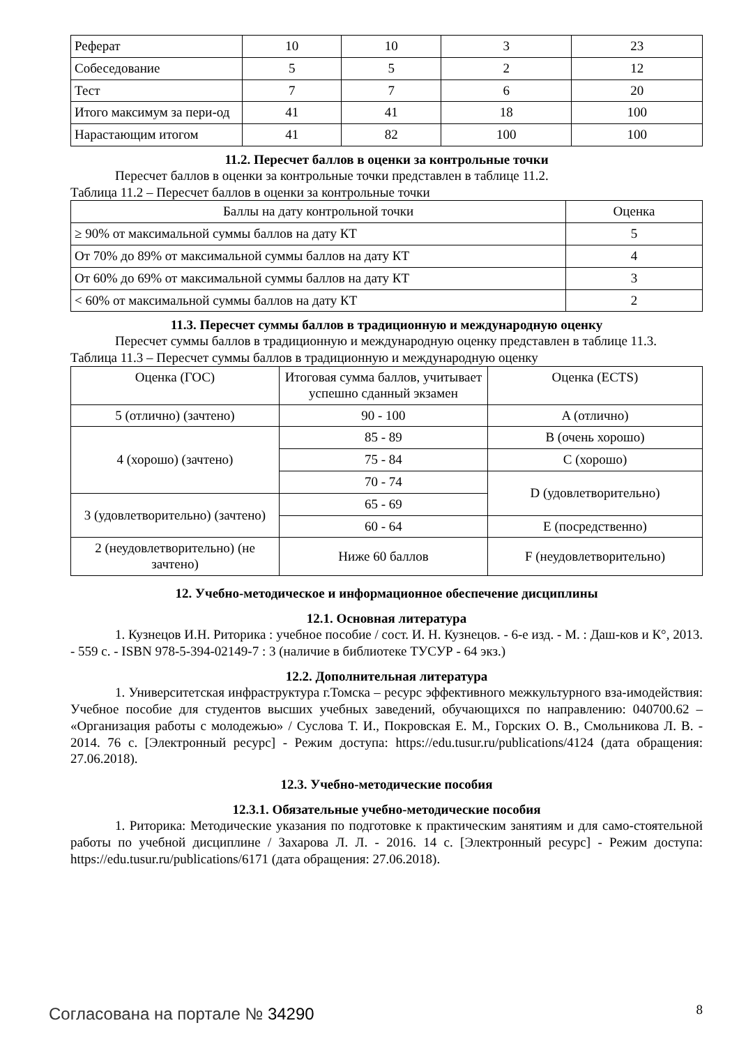| Реферат | 10 | 10 | 3 | 23 |
| Собеседование | 5 | 5 | 2 | 12 |
| Тест | 7 | 7 | 6 | 20 |
| Итого максимум за пери-од | 41 | 41 | 18 | 100 |
| Нарастающим итогом | 41 | 82 | 100 | 100 |
11.2. Пересчет баллов в оценки за контрольные точки
Пересчет баллов в оценки за контрольные точки представлен в таблице 11.2.
Таблица 11.2 – Пересчет баллов в оценки за контрольные точки
| Баллы на дату контрольной точки | Оценка |
| --- | --- |
| ≥ 90% от максимальной суммы баллов на дату КТ | 5 |
| От 70% до 89% от максимальной суммы баллов на дату КТ | 4 |
| От 60% до 69% от максимальной суммы баллов на дату КТ | 3 |
| < 60% от максимальной суммы баллов на дату КТ | 2 |
11.3. Пересчет суммы баллов в традиционную и международную оценку
Пересчет суммы баллов в традиционную и международную оценку представлен в таблице 11.3.
Таблица 11.3 – Пересчет суммы баллов в традиционную и международную оценку
| Оценка (ГОС) | Итоговая сумма баллов, учитывает успешно сданный экзамен | Оценка (ECTS) |
| --- | --- | --- |
| 5 (отлично) (зачтено) | 90 - 100 | A (отлично) |
| 4 (хорошо) (зачтено) | 85 - 89 | B (очень хорошо) |
| | 75 - 84 | C (хорошо) |
| | 70 - 74 | D (удовлетворительно) |
| 3 (удовлетворительно) (зачтено) | 65 - 69 | |
| | 60 - 64 | E (посредственно) |
| 2 (неудовлетворительно) (не зачтено) | Ниже 60 баллов | F (неудовлетворительно) |
12. Учебно-методическое и информационное обеспечение дисциплины
12.1. Основная литература
1. Кузнецов И.Н. Риторика : учебное пособие / сост. И. Н. Кузнецов. - 6-е изд. - М. : Даш-ков и К°, 2013. - 559 с. - ISBN 978-5-394-02149-7 : 3 (наличие в библиотеке ТУСУР - 64 экз.)
12.2. Дополнительная литература
1. Университетская инфраструктура г.Томска – ресурс эффективного межкультурного вза-имодействия: Учебное пособие для студентов высших учебных заведений, обучающихся по направлению: 040700.62 – «Организация работы с молодежью» / Суслова Т. И., Покровская Е. М., Горских О. В., Смольникова Л. В. - 2014. 76 с. [Электронный ресурс] - Режим доступа: https://edu.tusur.ru/publications/4124 (дата обращения: 27.06.2018).
12.3. Учебно-методические пособия
12.3.1. Обязательные учебно-методические пособия
1. Риторика: Методические указания по подготовке к практическим занятиям и для само-стоятельной работы по учебной дисциплине / Захарова Л. Л. - 2016. 14 с. [Электронный ресурс] - Режим доступа: https://edu.tusur.ru/publications/6171 (дата обращения: 27.06.2018).
Согласована на портале № 34290 8